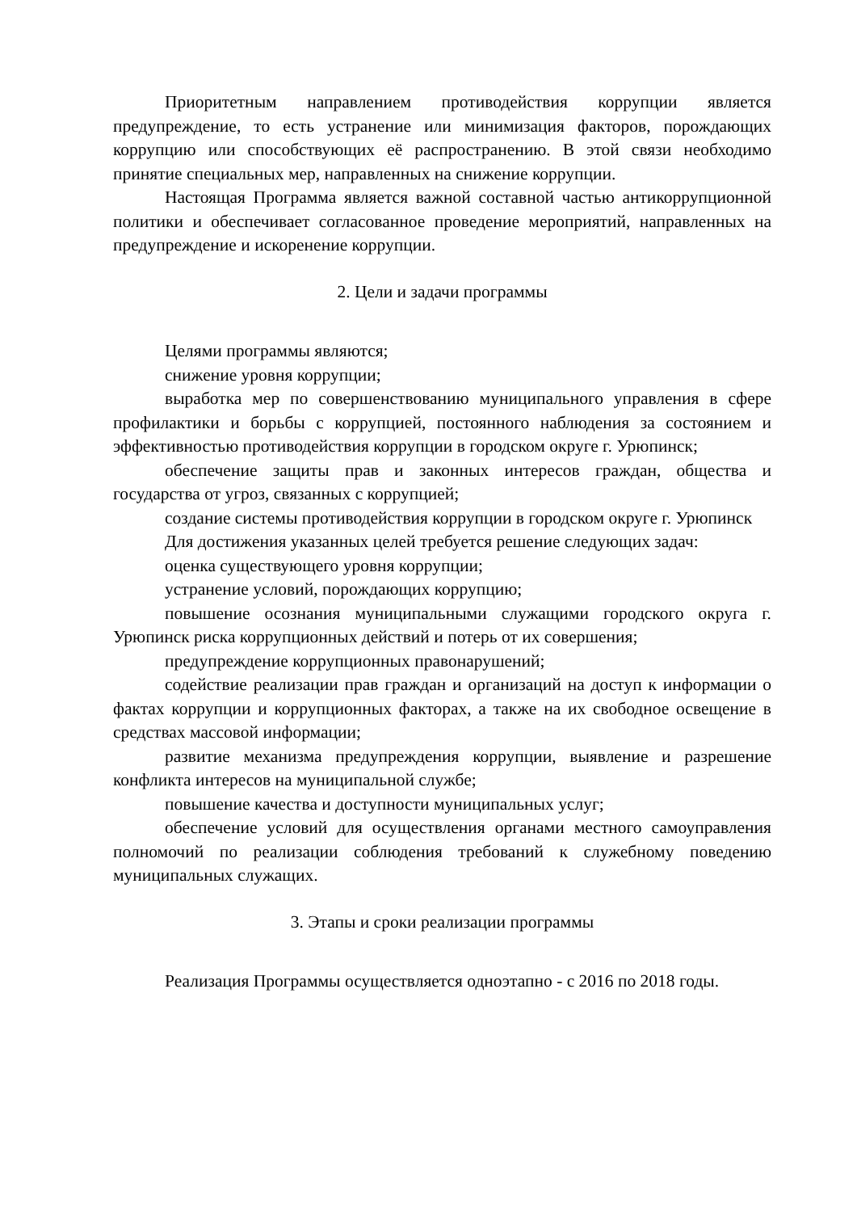Приоритетным направлением противодействия коррупции является предупреждение, то есть устранение или минимизация факторов, порождающих коррупцию или способствующих её распространению. В этой связи необходимо принятие специальных мер, направленных на снижение коррупции.
Настоящая Программа является важной составной частью антикоррупционной политики и обеспечивает согласованное проведение мероприятий, направленных на предупреждение и искоренение коррупции.
2. Цели и задачи программы
Целями программы являются;
снижение уровня коррупции;
выработка мер по совершенствованию муниципального управления в сфере профилактики и борьбы с коррупцией, постоянного наблюдения за состоянием и эффективностью противодействия коррупции в городском округе г. Урюпинск;
обеспечение защиты прав и законных интересов граждан, общества и государства от угроз, связанных с коррупцией;
создание системы противодействия коррупции в городском округе г. Урюпинск
Для достижения указанных целей требуется решение следующих задач:
оценка существующего уровня коррупции;
устранение условий, порождающих коррупцию;
повышение осознания муниципальными служащими городского округа г. Урюпинск риска коррупционных действий и потерь от их совершения;
предупреждение коррупционных правонарушений;
содействие реализации прав граждан и организаций на доступ к информации о фактах коррупции и коррупционных факторах, а также на их свободное освещение в средствах массовой информации;
развитие механизма предупреждения коррупции, выявление и разрешение конфликта интересов на муниципальной службе;
повышение качества и доступности муниципальных услуг;
обеспечение условий для осуществления органами местного самоуправления полномочий по реализации соблюдения требований к служебному поведению муниципальных служащих.
3. Этапы и сроки реализации программы
Реализация Программы осуществляется одноэтапно - с 2016 по 2018 годы.